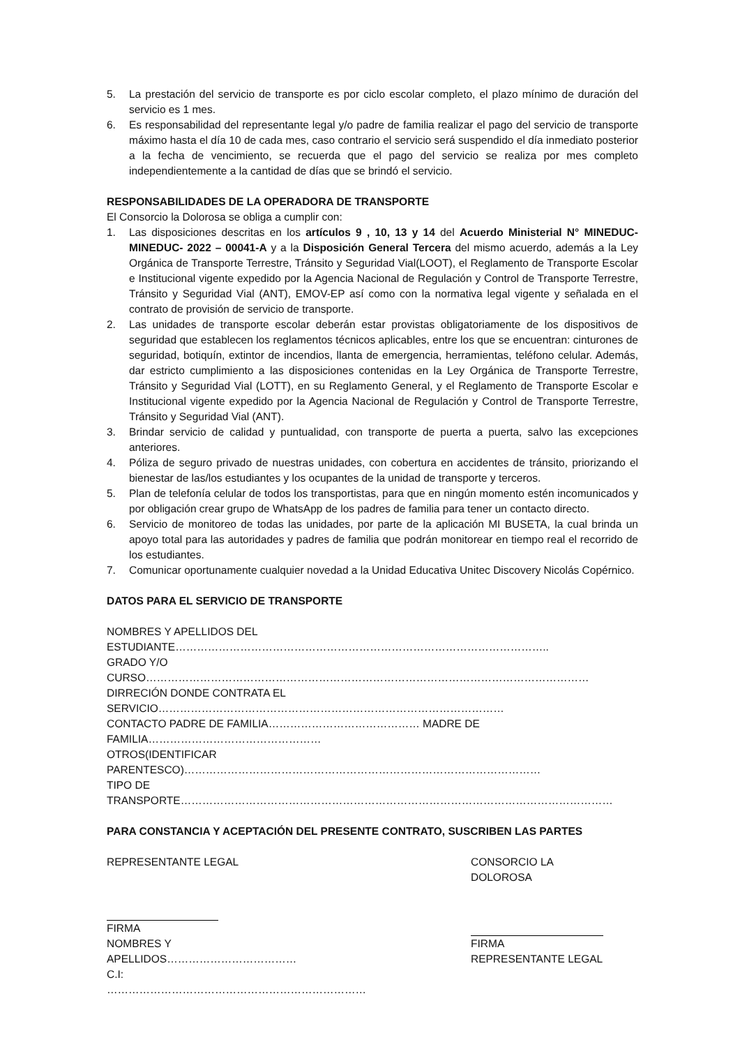5. La prestación del servicio de transporte es por ciclo escolar completo, el plazo mínimo de duración del servicio es 1 mes.
6. Es responsabilidad del representante legal y/o padre de familia realizar el pago del servicio de transporte máximo hasta el día 10 de cada mes, caso contrario el servicio será suspendido el día inmediato posterior a la fecha de vencimiento, se recuerda que el pago del servicio se realiza por mes completo independientemente a la cantidad de días que se brindó el servicio.
RESPONSABILIDADES DE LA OPERADORA DE TRANSPORTE
El Consorcio la Dolorosa se obliga a cumplir con:
1. Las disposiciones descritas en los artículos 9 , 10, 13 y 14 del Acuerdo Ministerial N° MINEDUC-MINEDUC- 2022 – 00041-A y a la Disposición General Tercera del mismo acuerdo, además a la Ley Orgánica de Transporte Terrestre, Tránsito y Seguridad Vial(LOOT), el Reglamento de Transporte Escolar e Institucional vigente expedido por la Agencia Nacional de Regulación y Control de Transporte Terrestre, Tránsito y Seguridad Vial (ANT), EMOV-EP así como con la normativa legal vigente y señalada en el contrato de provisión de servicio de transporte.
2. Las unidades de transporte escolar deberán estar provistas obligatoriamente de los dispositivos de seguridad que establecen los reglamentos técnicos aplicables, entre los que se encuentran: cinturones de seguridad, botiquín, extintor de incendios, llanta de emergencia, herramientas, teléfono celular. Además, dar estricto cumplimiento a las disposiciones contenidas en la Ley Orgánica de Transporte Terrestre, Tránsito y Seguridad Vial (LOTT), en su Reglamento General, y el Reglamento de Transporte Escolar e Institucional vigente expedido por la Agencia Nacional de Regulación y Control de Transporte Terrestre, Tránsito y Seguridad Vial (ANT).
3. Brindar servicio de calidad y puntualidad, con transporte de puerta a puerta, salvo las excepciones anteriores.
4. Póliza de seguro privado de nuestras unidades, con cobertura en accidentes de tránsito, priorizando el bienestar de las/los estudiantes y los ocupantes de la unidad de transporte y terceros.
5. Plan de telefonía celular de todos los transportistas, para que en ningún momento estén incomunicados y por obligación crear grupo de WhatsApp de los padres de familia para tener un contacto directo.
6. Servicio de monitoreo de todas las unidades, por parte de la aplicación MI BUSETA, la cual brinda un apoyo total para las autoridades y padres de familia que podrán monitorear en tiempo real el recorrido de los estudiantes.
7. Comunicar oportunamente cualquier novedad a la Unidad Educativa Unitec Discovery Nicolás Copérnico.
DATOS PARA EL SERVICIO DE TRANSPORTE
NOMBRES Y APELLIDOS DEL ESTUDIANTE…………………………………………………………………………………………..
GRADO Y/O CURSO……………………………………………………………………………………………………………
DIRRECIÓN DONDE CONTRATA EL SERVICIO……………………………………………………………………………………
CONTACTO PADRE DE FAMILIA…………………………………… MADRE DE FAMILIA…………………………………………
OTROS(IDENTIFICAR PARENTESCO)………………………………………………………………………………………
TIPO DE TRANSPORTE…………………………………………………………………………………………………………
PARA CONSTANCIA Y ACEPTACIÓN DEL PRESENTE CONTRATO, SUSCRIBEN LAS PARTES
REPRESENTANTE LEGAL
FIRMA
NOMBRES Y APELLIDOS………………………………
C.I: ………………………………………………………………
CONSORCIO LA DOLOROSA
FIRMA
REPRESENTANTE LEGAL